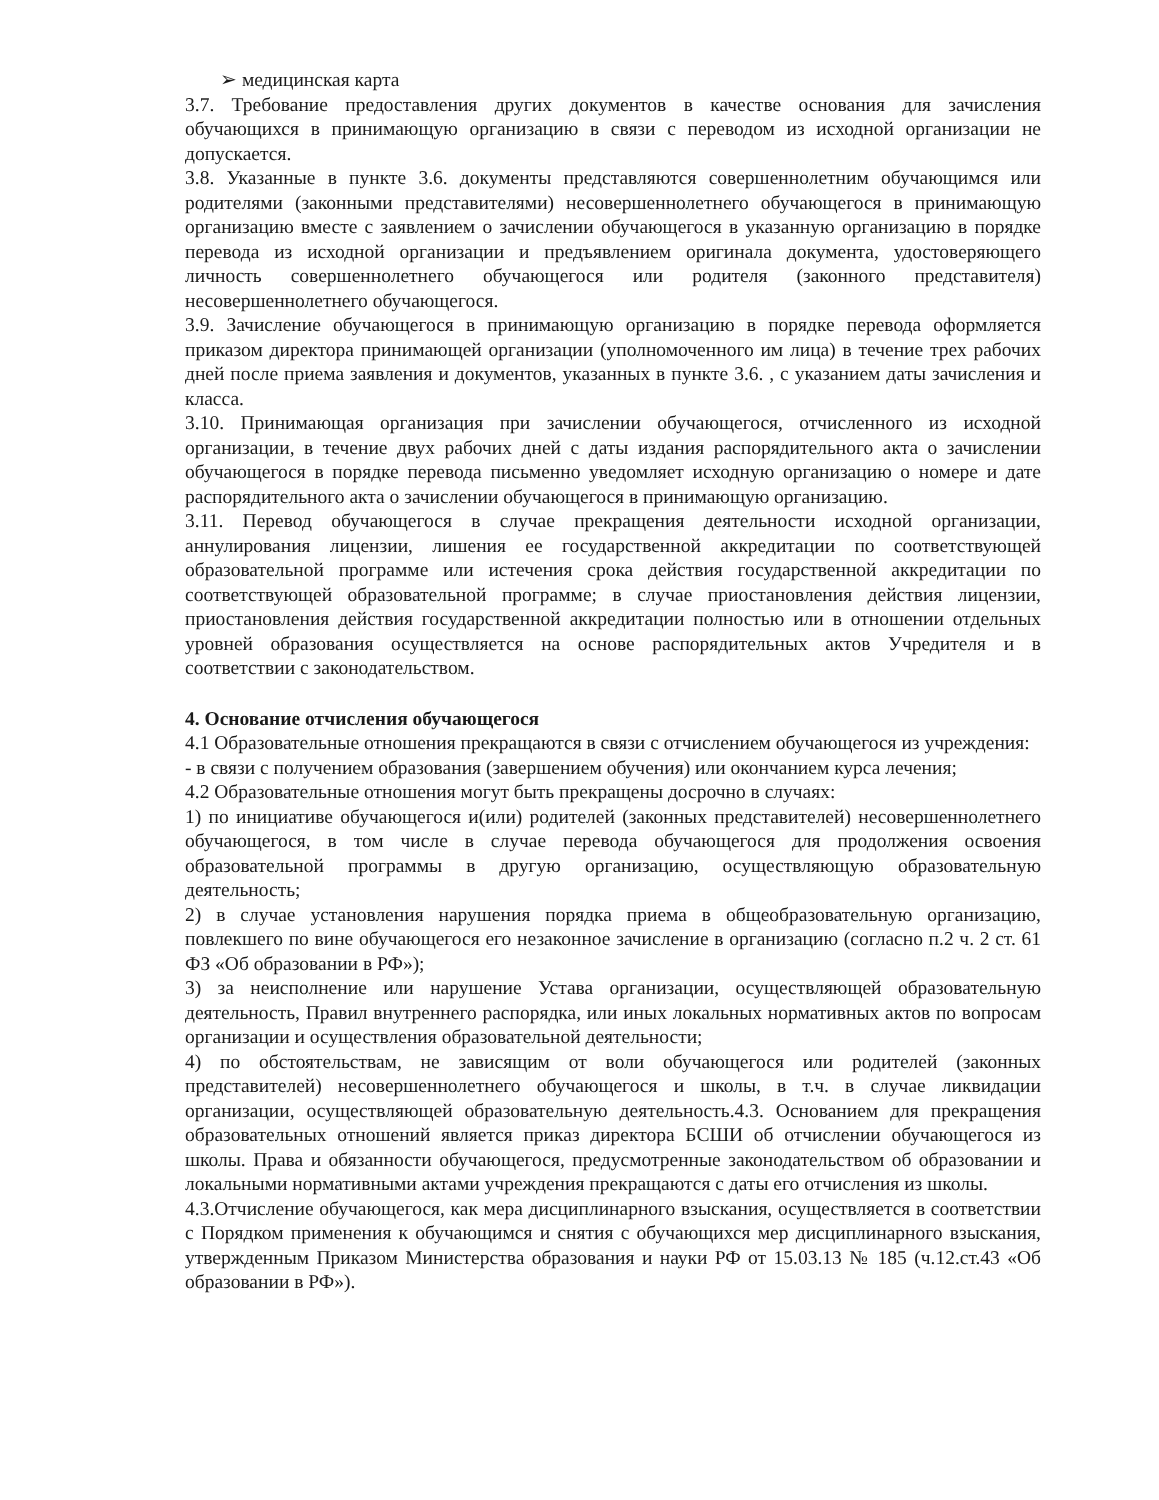➢ медицинская карта
3.7. Требование предоставления других документов в качестве основания для зачисления обучающихся в принимающую организацию в связи с переводом из исходной организации не допускается.
3.8. Указанные в пункте 3.6. документы представляются совершеннолетним обучающимся или родителями (законными представителями) несовершеннолетнего обучающегося в принимающую организацию вместе с заявлением о зачислении обучающегося в указанную организацию в порядке перевода из исходной организации и предъявлением оригинала документа, удостоверяющего личность совершеннолетнего обучающегося или родителя (законного представителя) несовершеннолетнего обучающегося.
3.9. Зачисление обучающегося в принимающую организацию в порядке перевода оформляется приказом директора принимающей организации (уполномоченного им лица) в течение трех рабочих дней после приема заявления и документов, указанных в пункте 3.6. , с указанием даты зачисления и класса.
3.10. Принимающая организация при зачислении обучающегося, отчисленного из исходной организации, в течение двух рабочих дней с даты издания распорядительного акта о зачислении обучающегося в порядке перевода письменно уведомляет исходную организацию о номере и дате распорядительного акта о зачислении обучающегося в принимающую организацию.
3.11. Перевод обучающегося в случае прекращения деятельности исходной организации, аннулирования лицензии, лишения ее государственной аккредитации по соответствующей образовательной программе или истечения срока действия государственной аккредитации по соответствующей образовательной программе; в случае приостановления действия лицензии, приостановления действия государственной аккредитации полностью или в отношении отдельных уровней образования осуществляется на основе распорядительных актов Учредителя и в соответствии с законодательством.
4. Основание отчисления обучающегося
4.1 Образовательные отношения прекращаются в связи с отчислением обучающегося из учреждения:
- в связи с получением образования (завершением обучения) или окончанием курса лечения;
4.2 Образовательные отношения могут быть прекращены досрочно в случаях:
1) по инициативе обучающегося и(или) родителей (законных представителей) несовершеннолетнего обучающегося, в том числе в случае перевода обучающегося для продолжения освоения образовательной программы в другую организацию, осуществляющую образовательную деятельность;
2) в случае установления нарушения порядка приема в общеобразовательную организацию, повлекшего по вине обучающегося его незаконное зачисление в организацию (согласно п.2 ч. 2 ст. 61 ФЗ «Об образовании в РФ»);
3) за неисполнение или нарушение Устава организации, осуществляющей образовательную деятельность, Правил внутреннего распорядка, или иных локальных нормативных актов по вопросам организации и осуществления образовательной деятельности;
4) по обстоятельствам, не зависящим от воли обучающегося или родителей (законных представителей) несовершеннолетнего обучающегося и школы, в т.ч. в случае ликвидации организации, осуществляющей образовательную деятельность.4.3. Основанием для прекращения образовательных отношений является приказ директора БСШИ об отчислении обучающегося из школы. Права и обязанности обучающегося, предусмотренные законодательством об образовании и локальными нормативными актами учреждения прекращаются с даты его отчисления из школы.
4.3.Отчисление обучающегося, как мера дисциплинарного взыскания, осуществляется в соответствии с Порядком применения к обучающимся и снятия с обучающихся мер дисциплинарного взыскания, утвержденным Приказом Министерства образования и науки РФ от 15.03.13 № 185 (ч.12.ст.43 «Об образовании в РФ»).